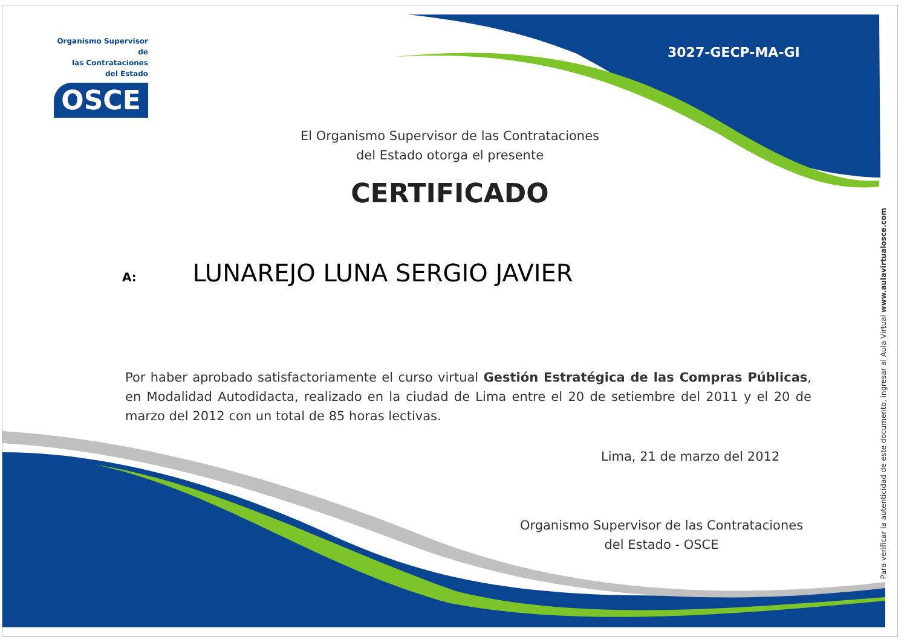Organismo Supervisor de
las Contrataciones
del Estado
OSCE
3027-GECP-MA-GI
El Organismo Supervisor de las Contrataciones
del Estado otorga el presente
CERTIFICADO
A: LUNAREJO LUNA SERGIO JAVIER
Por haber aprobado satisfactoriamente el curso virtual Gestión Estratégica de las Compras Públicas, en Modalidad Autodidacta, realizado en la ciudad de Lima entre el 20 de setiembre del 2011 y el 20 de marzo del 2012 con un total de 85 horas lectivas.
Lima, 21 de marzo del 2012
Organismo Supervisor de las Contrataciones
del Estado - OSCE
Para verificar la autenticidad de este documento, ingresar al Aula Virtual www.aulavirtualosce.com